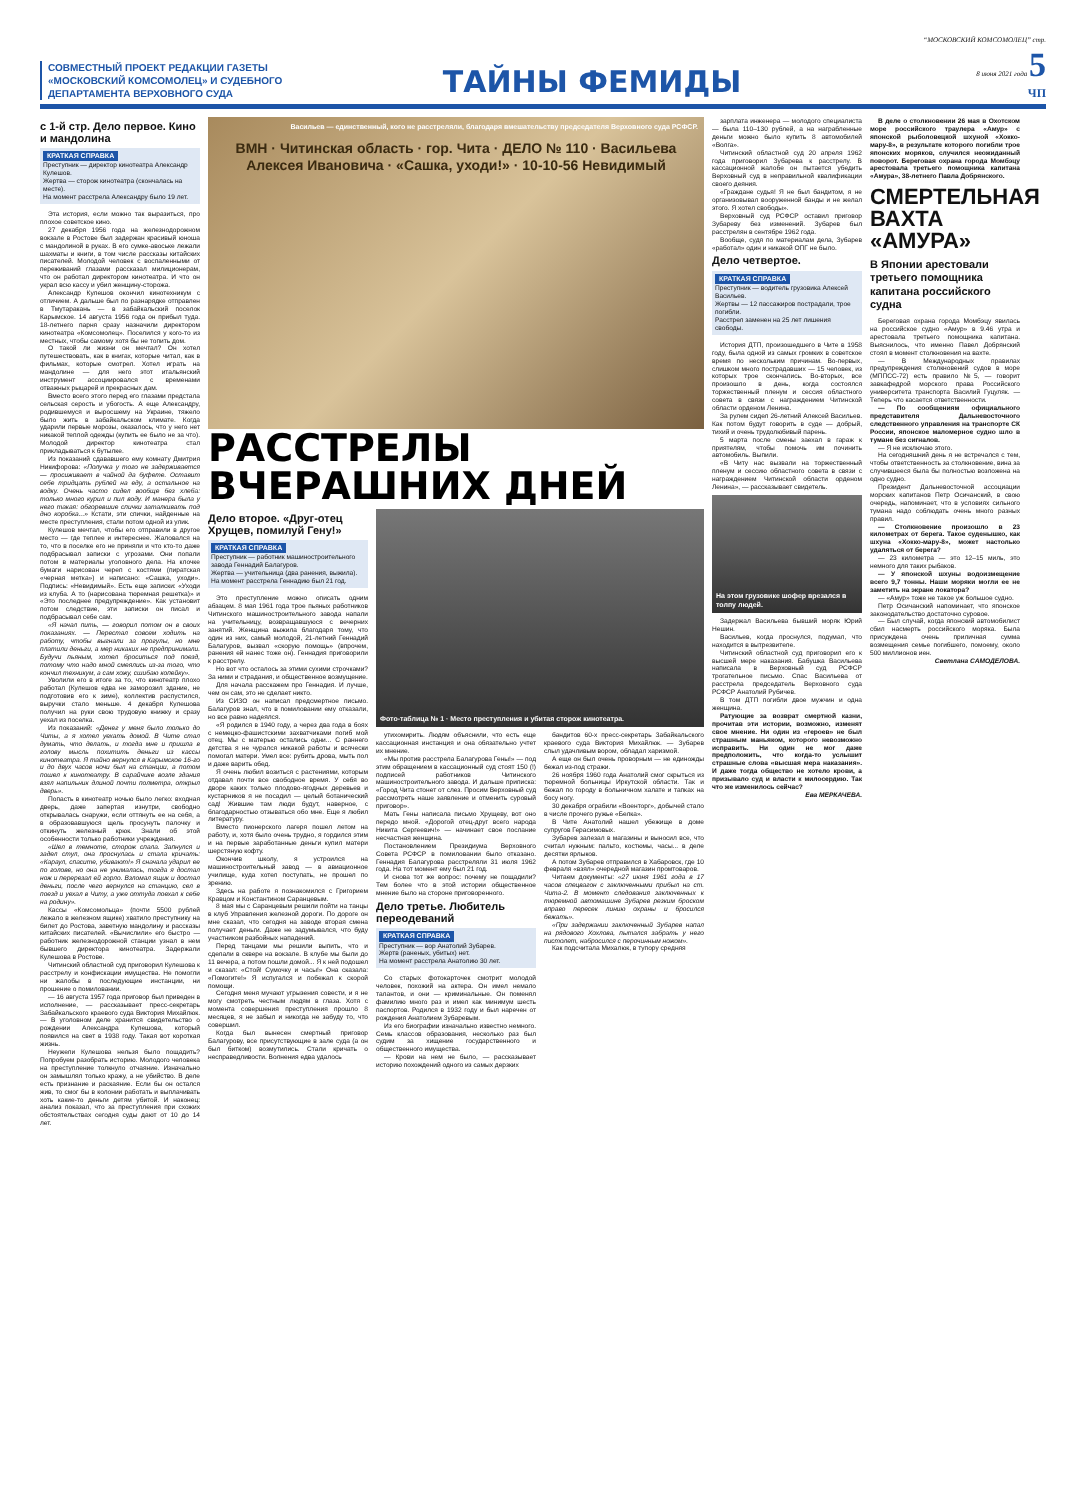СОВМЕСТНЫЙ ПРОЕКТ РЕДАКЦИИ ГАЗЕТЫ «МОСКОВСКИЙ КОМСОМОЛЕЦ» И СУДЕБНОГО ДЕПАРТАМЕНТА ВЕРХОВНОГО СУДА
ТАЙНЫ ФЕМИДЫ
“МОСКОВСКИЙ КОМСОМОЛЕЦ” стр.
8 июня 2021 года 5
ЧП
с 1-й стр. Дело первое. Кино и мандолина
КРАТКАЯ СПРАВКА
Преступник — директор кинотеатра Александр Кулешов.
Жертва — сторож кинотеатра (скончалась на месте).
На момент расстрела Александру было 19 лет.
Эта история, если можно так выразиться, про плохое советское кино.
27 декабря 1956 года на железнодорожном вокзале в Ростове был задержан красивый юноша с мандолиной в руках. В его сумке-авоське лежали шахматы и книги, в том числе рассказы китайских писателей. Молодой человек с воспаленными от переживаний глазами рассказал милиционерам, что он работал директором кинотеатра. И что он украл всю кассу и убил женщину-сторожа.
Александр Кулешов окончил кинотехникум с отличием. А дальше был по разнарядке отправлен в Тмутаракань — в забайкальский поселок Карымское. 14 августа 1956 года он прибыл туда. 18-летнего парня сразу назначили директором кинотеатра «Комсомолец». Поселился у кого-то из местных, чтобы самому хотя бы не топить дом.
О такой ли жизни он мечтал? Он хотел путешествовать, как в книгах, которые читал, как в фильмах, которые смотрел. Хотел играть на мандолине — для него этот итальянский инструмент ассоциировался с временами отважных рыцарей и прекрасных дам.
Вместо всего этого перед его глазами предстала сельская серость и убогость. А еще Александру, родившемуся и выросшему на Украине, тяжело было жить в забайкальском климате. Когда ударили первые морозы, оказалось, что у него нет никакой теплой одежды (купить ее было не за что). Молодой директор кинотеатра стал прикладываться к бутылке.
Из показаний сдававшего ему комнату Дмитрия Никифорова: «Получка у того не задерживается — просиживает в чайной да буфете. Оставит себе тридцать рублей на еду, а остальное на водку. Очень часто сидел вообще без хлеба: только много курил и пил воду. И манера была у него такая: обгоревшие спички заталкивать под дно коробка...» Кстати, эти спички, найденные на месте преступления, стали потом одной из улик.
Кулешов мечтал, чтобы его отправили в другое место — где теплее и интереснее. Жаловался на то, что в поселке его не приняли и что кто-то даже подбрасывал записки с угрозами. Они попали потом в материалы уголовного дела. На клочке бумаги нарисован череп с костями (пиратская «черная метка») и написано: «Сашка, уходи». Подпись: «Невидимый». Есть еще записки: «Уходи из клуба. А то (нарисована тюремная решетка)» и «Это последнее предупреждение». Как установит потом следствие, эти записки он писал и подбрасывал себе сам.
«Я начал пить, — говорил потом он в своих показаниях. — Перестал совсем ходить на работу, чтобы выгнали за прогулы, но мне платили деньги, а мер никаких не предпринимали. Будучи пьяным, хотел броситься под поезд, потому что надо мной смеялись из-за того, что кончил техникум, а сам хожу, сшибаю копейку».
Уволили его в итоге за то, что кинотеатр плохо работал (Кулешов едва не заморозил здание, не подготовив его к зиме), коллектив распустился, выручки стало меньше. 4 декабря Кулешова получил на руки свою трудовую книжку и сразу уехал из поселка.
Из показаний: «Денег у меня было только до Читы, а я хотел уехать домой. В Чите стал думать, что делать, и тогда мне и пришла в голову мысль похитить деньги из кассы кинотеатра. Я тайно вернулся в Карымское 16-го и до двух часов ночи был на станции, а потом пошел к кинотеатру. В сарайчике возле здания взял напильник длиной почти полметра, открыл дверь».
Попасть в кинотеатр ночью было легко: входная дверь, даже запертая изнутри, свободно открывалась снаружи, если оттянуть ее на себя, а в образовавшуюся щель просунуть палочку и откинуть железный крюк. Знали об этой особенности только работники учреждения.
«Шел в темноте, сторож спала. Запнулся и задел стул, она проснулась и стала кричать: «Караул, спасите, убивают!» Я сначала ударил ее по голове, но она не унималась, тогда я достал нож и перерезал ей горло. Взломал ящик и достал деньги, после чего вернулся на станцию, сел в поезд и уехал в Читу, а уже оттуда поехал к себе на родину».
Кассы «Комсомольца» (почти 5500 рублей лежало в железном ящике) хватило преступнику на билет до Ростова, заветную мандолину и рассказы китайских писателей. «Вычислили» его быстро — работник железнодорожной станции узнал в нем бывшего директора кинотеатра. Задержали Кулешова в Ростове.
Читинский областной суд приговорил Кулешова к расстрелу и конфискации имущества. Не помогли ни жалобы в последующие инстанции, ни прошение о помиловании.
— 16 августа 1957 года приговор был приведен в исполнение, — рассказывает пресс-секретарь Забайкальского краевого суда Виктория Михайлюк. — В уголовном деле хранится свидетельство о рождении Александра Кулешова, который появился на свет в 1938 году. Такая вот короткая жизнь.
Неужели Кулешова нельзя было пощадить? Попробуем разобрать историю. Молодого человека на преступление толкнуло отчаяние. Изначально он замышлял только кражу, а не убийство. В деле есть признание и раскаяние. Если бы он остался жив, то смог бы в колонии работать и выплачивать хоть какие-то деньги детям убитой. И наконец: анализ показал, что за преступления при схожих обстоятельствах сегодня суды дают от 10 до 14 лет.
Васильев — единственный, кого не расстреляли, благодаря вмешательству председателя Верховного суда РСФСР.
ВМН · Читинская область · гор. Чита · ДЕЛО № 110 · Васильева Алексея Ивановича · «Сашка, уходи!» · 10-10-56 Невидимый
РАССТРЕЛЫ
ВЧЕРАШНИХ ДНЕЙ
Дело второе. «Друг-отец Хрущев, помилуй Гену!»
КРАТКАЯ СПРАВКА
Преступник — работник машиностроительного завода Геннадий Балагуров.
Жертва — учительница (два ранения, выжила).
На момент расстрела Геннадию был 21 год.
Это преступление можно описать одним абзацем. 8 мая 1961 года трое пьяных работников Читинского машиностроительного завода напали на учительницу, возвращавшуюся с вечерних занятий. Женщина выжила благодаря тому, что один из них, самый молодой, 21-летний Геннадий Балагуров, вызвал «скорую помощь» (впрочем, ранения ей нанес тоже он). Геннадия приговорили к расстрелу.
Но вот что осталось за этими сухими строчками? За ними и страдания, и общественное возмущение.
Для начала расскажем про Геннадия. И лучше, чем он сам, это не сделает никто.
Из СИЗО он написал предсмертное письмо. Балагуров знал, что в помиловании ему отказали, но все равно надеялся.
«Я родился в 1940 году, а через два года в боях с немецко-фашистскими захватчиками погиб мой отец. Мы с матерью остались одни... С раннего детства я не чурался никакой работы и всячески помогал матери. Умел все: рубить дрова, мыть пол и даже варить обед.
Я очень любил возиться с растениями, которым отдавал почти все свободное время. У себя во дворе каких только плодово-ягодных деревьев и кустарников я не посадил — целый ботанический сад! Жившие там люди будут, наверное, с благодарностью отзываться обо мне. Еще я любил литературу.
Вместо пионерского лагеря пошел летом на работу, и, хотя было очень трудно, я гордился этим и на первые заработанные деньги купил матери шерстяную кофту.
Окончив школу, я устроился на машиностроительный завод — в авиационное училище, куда хотел поступать, не прошел по зрению.
Здесь на работе я познакомился с Григорием Кравцом и Константином Саранцевым.
8 мая мы с Саранцевым решили пойти на танцы в клуб Управления железной дороги. По дороге он мне сказал, что сегодня на заводе вторая смена получает деньги. Даже не задумывался, что буду участником разбойных нападений.
Перед танцами мы решили выпить, что и сделали в сквере на вокзале. В клубе мы были до 11 вечера, а потом пошли домой... Я к ней подошел и сказал: «Стой! Сумочку и часы!» Она сказала: «Помогите!» Я испугался и побежал к скорой помощи.
Сегодня меня мучают угрызения совести, и я не могу смотреть честным людям в глаза. Хотя с момента совершения преступления прошло 8 месяцев, я не забыл и никогда не забуду то, что совершил.
Когда был вынесен смертный приговор Балагурову, все присутствующие в зале суда (а он был битком) возмутились. Стали кричать о несправедливости. Волнения едва удалось
Фото-таблица № 1 · Место преступления и убитая сторож кинотеатра.
утихомирить. Людям объяснили, что есть еще кассационная инстанция и она обязательно учтет их мнение.
«Мы против расстрела Балагурова Гены!» — под этим обращением в кассационный суд стоят 150 (!) подписей работников Читинского машиностроительного завода. И дальше приписка: «Город Чита стонет от слез. Просим Верховный суд рассмотреть наше заявление и отменить суровый приговор».
Мать Гены написала письмо Хрущеву, вот оно передо мной. «Дорогой отец-друг всего народа Никита Сергеевич!» — начинает свое послание несчастная женщина.
Постановлением Президиума Верховного Совета РСФСР в помиловании было отказано. Геннадия Балагурова расстреляли 31 июля 1962 года. На тот момент ему был 21 год.
И снова тот же вопрос: почему не пощадили? Тем более что в этой истории общественное мнение было на стороне приговоренного.
Дело третье. Любитель переодеваний
КРАТКАЯ СПРАВКА
Преступник — вор Анатолий Зубарев.
Жертв (раненых, убитых) нет.
На момент расстрела Анатолию 30 лет.
Со старых фотокарточек смотрит молодой человек, похожий на актера. Он имел немало талантов, и они — криминальные. Он поменял фамилию много раз и имел как минимум шесть паспортов. Родился в 1932 году и был наречен от рождения Анатолием Зубаревым.
Из его биографии изначально известно немного. Семь классов образования, несколько раз был судим за хищение государственного и общественного имущества.
— Крови на нем не было, — рассказывает историю похождений одного из самых дерзких
бандитов 60-х пресс-секретарь Забайкальского краевого суда Виктория Михайлюк. — Зубарев слыл удачливым вором, обладал харизмой.
А еще он был очень проворным — не единожды бежал из-под стражи.
26 ноября 1960 года Анатолий смог скрыться из тюремной больницы Иркутской области. Так и бежал по городу в больничном халате и тапках на босу ногу.
30 декабря ограбили «Военторг», добычей стало в числе прочего ружье «Белка».
В Чите Анатолий нашел убежище в доме супругов Герасимовых.
Зубарев залезал в магазины и выносил все, что считал нужным: пальто, костюмы, часы... в деле десятки ярлыков.
А потом Зубарев отправился в Хабаровск, где 10 февраля «взял» очередной магазин промтоваров.
Читаем документы: «27 июня 1961 года в 17 часов спецвагон с заключенными прибыл на ст. Чита-2. В момент следования заключенных к тюремной автомашине Зубарев резким броском вправо пересек линию охраны и бросился бежать».
«При задержании заключенный Зубарев напал на рядового Хохлова, пытался забрать у него пистолет, набросился с перочинным ножом».
Как подсчитала Михалюк, в тупору средняя
зарплата инженера — молодого специалиста — была 110–130 рублей, а на награбленные деньги можно было купить 8 автомобилей «Волга».
Читинский областной суд 20 апреля 1962 года приговорил Зубарева к расстрелу. В кассационной жалобе он пытается убедить Верховный суд в неправильной квалификации своего деяния.
«Граждане судья! Я не был бандитом, я не организовывал вооруженной банды и не желал этого. Я хотел свободы».
Верховный суд РСФСР оставил приговор Зубареву без изменений. Зубарев был расстрелян в сентябре 1962 года.
Вообще, судя по материалам дела, Зубарев «работал» один и никакой ОПГ не было.
Дело четвертое.
КРАТКАЯ СПРАВКА
Преступник — водитель грузовика Алексей Васильев.
Жертвы — 12 пассажиров пострадали, трое погибли.
Расстрел заменен на 25 лет лишения свободы.
История ДТП, произошедшего в Чите в 1958 году, была одной из самых громких в советское время по нескольким причинам. Во-первых, слишком много пострадавших — 15 человек, из которых трое скончались. Во-вторых, все произошло в день, когда состоялся торжественный пленум и сессия областного совета в связи с награждением Читинской области орденом Ленина.
За рулем сидел 26-летний Алексей Васильев. Как потом будут говорить в суде — добрый, тихий и очень трудолюбивый парень.
5 марта после смены заехал в гараж к приятелям, чтобы помочь им починить автомобиль. Выпили.
«В Читу нас вызвали на торжественный пленум и сессию областного совета в связи с награждением Читинской области орденом Ленина», — рассказывает свидетель.
На этом грузовике шофер врезался в толпу людей.
Задержал Васильева бывший моряк Юрий Нешин.
Васильев, когда проснулся, подумал, что находится в вытрезвителе.
Читинский областной суд приговорил его к высшей мере наказания. Бабушка Васильева написала в Верховный суд РСФСР трогательное письмо. Спас Васильева от расстрела председатель Верховного суда РСФСР Анатолий Рубичев.
В том ДТП погибли двое мужчин и одна женщина.
Ратующие за возврат смертной казни, прочитав эти истории, возможно, изменят свое мнение. Ни один из «героев» не был страшным маньяком, которого невозможно исправить. Ни один не мог даже предположить, что когда-то услышит страшные слова «высшая мера наказания». И даже тогда общество не хотело крови, а призывало суд и власти к милосердию. Так что же изменилось сейчас?
Ева МЕРКАЧЕВА.
В деле о столкновении 26 мая в Охотском море российского траулера «Амур» с японской рыболовецкой шхуной «Хокко-мару-8», в результате которого погибли трое японских моряков, случился неожиданный поворот. Береговая охрана города Момбэцу арестовала третьего помощника капитана «Амура», 38-летнего Павла Добрянского.
СМЕРТЕЛЬНАЯ ВАХТА «АМУРА»
В Японии арестовали третьего помощника капитана российского судна
Береговая охрана города Момбэцу явилась на российское судно «Амур» в 9.46 утра и арестовала третьего помощника капитана. Выяснилось, что именно Павел Добрянский стоял в момент столкновения на вахте.
— В Международных правилах предупреждения столкновений судов в море (МППСС-72) есть правило №5, — говорит завкафедрой морского права Российского университета транспорта Василий Гуцуляк. — Теперь что касается ответственности.
— По сообщениям официального представителя Дальневосточного следственного управления на транспорте СК России, японское маломерное судно шло в тумане без сигналов.
— Я не исключаю этого.
На сегодняшний день я не встречался с тем, чтобы ответственность за столкновение, вина за случившееся была бы полностью возложена на одно судно.
Президент Дальневосточной ассоциации морских капитанов Петр Осичанский, в свою очередь, напоминает, что в условиях сильного тумана надо соблюдать очень много разных правил.
— Столкновение произошло в 23 километрах от берега. Такое суденышко, как шхуна «Хокко-мару-8», может настолько удаляться от берега?
— 23 километра — это 12–15 миль, это немного для таких рыбаков.
— У японской шхуны водоизмещение всего 9,7 тонны. Наши моряки могли ее не заметить на экране локатора?
— «Амур» тоже не такое уж большое судно.
Петр Осичанский напоминает, что японское законодательство достаточно суровое.
— Был случай, когда японский автомобилист сбил насмерть российского моряка. Была присуждена очень приличная сумма возмещения семье погибшего, помоему, около 500 миллионов иен.
Светлана САМОДЕЛОВА.